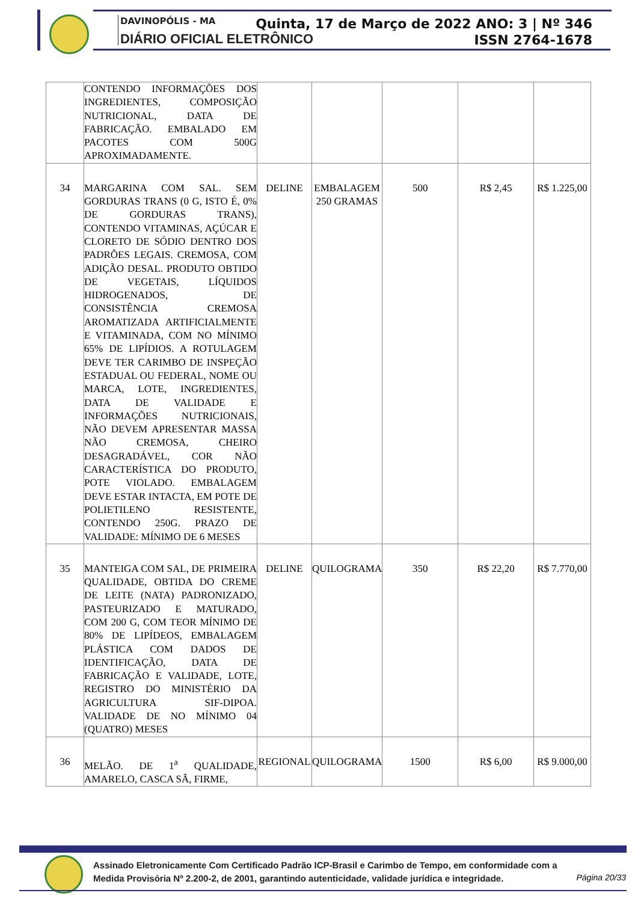DAVINOPÓLIS - MA
DIÁRIO OFICIAL ELETRÔNICO
Quinta, 17 de Março de 2022 ANO: 3 | Nº 346
ISSN 2764-1678
| | CONTENDO INFORMAÇÕES DOS INGREDIENTES, COMPOSIÇÃO NUTRICIONAL, DATA DE FABRICAÇÃO. EMBALADO EM PACOTES COM 500G APROXIMADAMENTE. | | | | | |
| 34 | MARGARINA COM SAL. SEM GORDURAS TRANS (0 G, ISTO É, 0% DE GORDURAS TRANS), CONTENDO VITAMINAS, AÇÚCAR E CLORETO DE SÓDIO DENTRO DOS PADRÕES LEGAIS. CREMOSA, COM ADIÇÃO DESAL. PRODUTO OBTIDO DE VEGETAIS, LÍQUIDOS HIDROGENADOS, DE CONSISTÊNCIA CREMOSA AROMATIZADA ARTIFICIALMENTE E VITAMINADA, COM NO MÍNIMO 65% DE LIPÍDIOS. A ROTULAGEM DEVE TER CARIMBO DE INSPEÇÃO ESTADUAL OU FEDERAL, NOME OU MARCA, LOTE, INGREDIENTES, DATA DE VALIDADE E INFORMAÇÕES NUTRICIONAIS, NÃO DEVEM APRESENTAR MASSA NÃO CREMOSA, CHEIRO DESAGRADÁVEL, COR NÃO CARACTERÍSTICA DO PRODUTO, POTE VIOLADO. EMBALAGEM DEVE ESTAR INTACTA, EM POTE DE POLIETILENO RESISTENTE, CONTENDO 250G. PRAZO DE VALIDADE: MÍNIMO DE 6 MESES | DELINE | EMBALAGEM 250 GRAMAS | 500 | R$ 2,45 | R$ 1.225,00 |
| 35 | MANTEIGA COM SAL, DE PRIMEIRA QUALIDADE, OBTIDA DO CREME DE LEITE (NATA) PADRONIZADO, PASTEURIZADO E MATURADO, COM 200 G, COM TEOR MÍNIMO DE 80% DE LIPÍDEOS, EMBALAGEM PLÁSTICA COM DADOS DE IDENTIFICAÇÃO, DATA DE FABRICAÇÃO E VALIDADE, LOTE, REGISTRO DO MINISTÉRIO DA AGRICULTURA SIF-DIPOA. VALIDADE DE NO MÍNIMO 04 (QUATRO) MESES | DELINE | QUILOGRAMA | 350 | R$ 22,20 | R$ 7.770,00 |
| 36 | MELÃO. DE 1<sup>a</sup> QUALIDADE, AMARELO, CASCA SÃ, FIRME, | REGIONAL | QUILOGRAMA | 1500 | R$ 6,00 | R$ 9.000,00 |
Assinado Eletronicamente Com Certificado Padrão ICP-Brasil e Carimbo de Tempo, em conformidade com a
Medida Provisória Nº 2.200-2, de 2001, garantindo autenticidade, validade jurídica e integridade.
Página 20/33